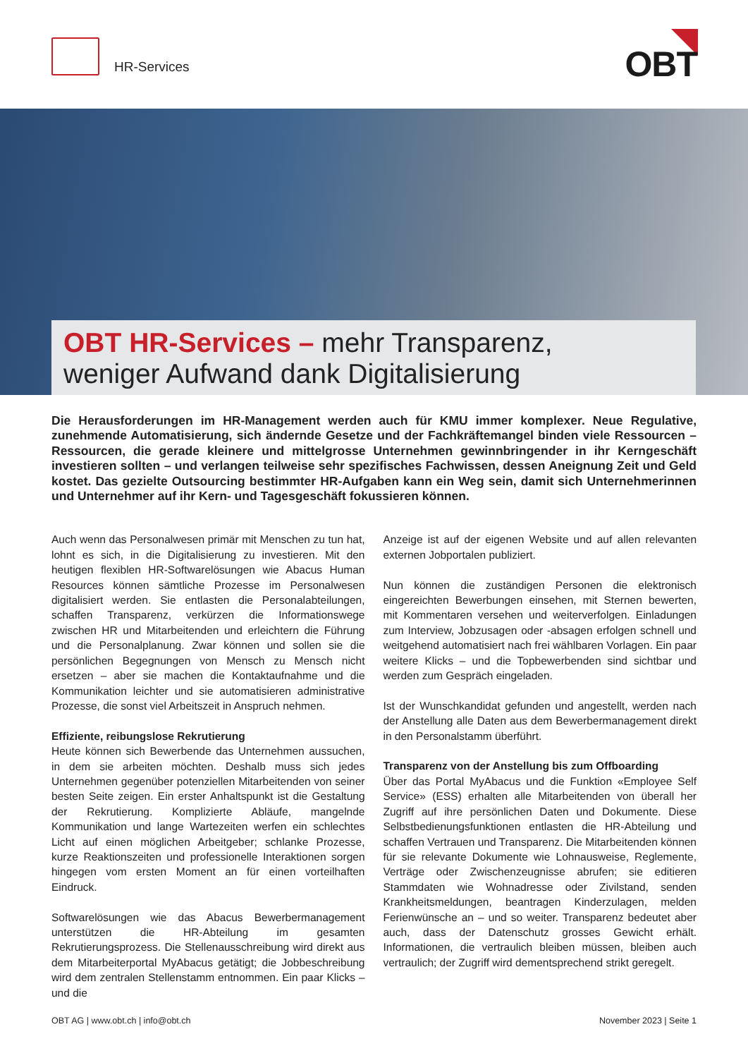HR-Services OBT
OBT HR-Services – mehr Transparenz,
weniger Aufwand dank Digitalisierung
Die Herausforderungen im HR-Management werden auch für KMU immer komplexer. Neue Regulative, zunehmende Automatisierung, sich ändernde Gesetze und der Fachkräftemangel binden viele Ressourcen – Ressourcen, die gerade kleinere und mittelgrosse Unternehmen gewinnbringender in ihr Kerngeschäft investieren sollten – und verlangen teilweise sehr spezifisches Fachwissen, dessen Aneignung Zeit und Geld kostet. Das gezielte Outsourcing bestimmter HR-Aufgaben kann ein Weg sein, damit sich Unternehmerinnen und Unternehmer auf ihr Kern- und Tagesgeschäft fokussieren können.
Auch wenn das Personalwesen primär mit Menschen zu tun hat, lohnt es sich, in die Digitalisierung zu investieren. Mit den heutigen flexiblen HR-Softwarelösungen wie Abacus Human Resources können sämtliche Prozesse im Personalwesen digitalisiert werden. Sie entlasten die Personalabteilungen, schaffen Transparenz, verkürzen die Informationswege zwischen HR und Mitarbeitenden und erleichtern die Führung und die Personalplanung. Zwar können und sollen sie die persönlichen Begegnungen von Mensch zu Mensch nicht ersetzen – aber sie machen die Kontaktaufnahme und die Kommunikation leichter und sie automatisieren administrative Prozesse, die sonst viel Arbeitszeit in Anspruch nehmen.
Effiziente, reibungslose Rekrutierung
Heute können sich Bewerbende das Unternehmen aussuchen, in dem sie arbeiten möchten. Deshalb muss sich jedes Unternehmen gegenüber potenziellen Mitarbeitenden von seiner besten Seite zeigen. Ein erster Anhaltspunkt ist die Gestaltung der Rekrutierung. Komplizierte Abläufe, mangelnde Kommunikation und lange Wartezeiten werfen ein schlechtes Licht auf einen möglichen Arbeitgeber; schlanke Prozesse, kurze Reaktionszeiten und professionelle Interaktionen sorgen hingegen vom ersten Moment an für einen vorteilhaften Eindruck.
Softwarelösungen wie das Abacus Bewerbermanagement unterstützen die HR-Abteilung im gesamten Rekrutierungsprozess. Die Stellenausschreibung wird direkt aus dem Mitarbeiterportal MyAbacus getätigt; die Jobbeschreibung wird dem zentralen Stellenstamm entnommen. Ein paar Klicks – und die
Anzeige ist auf der eigenen Website und auf allen relevanten externen Jobportalen publiziert.
Nun können die zuständigen Personen die elektronisch eingereichten Bewerbungen einsehen, mit Sternen bewerten, mit Kommentaren versehen und weiterverfolgen. Einladungen zum Interview, Jobzusagen oder -absagen erfolgen schnell und weitgehend automatisiert nach frei wählbaren Vorlagen. Ein paar weitere Klicks – und die Topbewerbenden sind sichtbar und werden zum Gespräch eingeladen.
Ist der Wunschkandidat gefunden und angestellt, werden nach der Anstellung alle Daten aus dem Bewerbermanagement direkt in den Personalstamm überführt.
Transparenz von der Anstellung bis zum Offboarding
Über das Portal MyAbacus und die Funktion «Employee Self Service» (ESS) erhalten alle Mitarbeitenden von überall her Zugriff auf ihre persönlichen Daten und Dokumente. Diese Selbstbedienungsfunktionen entlasten die HR-Abteilung und schaffen Vertrauen und Transparenz. Die Mitarbeitenden können für sie relevante Dokumente wie Lohnausweise, Reglemente, Verträge oder Zwischenzeugnisse abrufen; sie editieren Stammdaten wie Wohnadresse oder Zivilstand, senden Krankheitsmeldungen, beantragen Kinderzulagen, melden Ferienwünsche an – und so weiter. Transparenz bedeutet aber auch, dass der Datenschutz grosses Gewicht erhält. Informationen, die vertraulich bleiben müssen, bleiben auch vertraulich; der Zugriff wird dementsprechend strikt geregelt.
OBT AG | www.obt.ch | info@obt.ch November 2023 | Seite 1